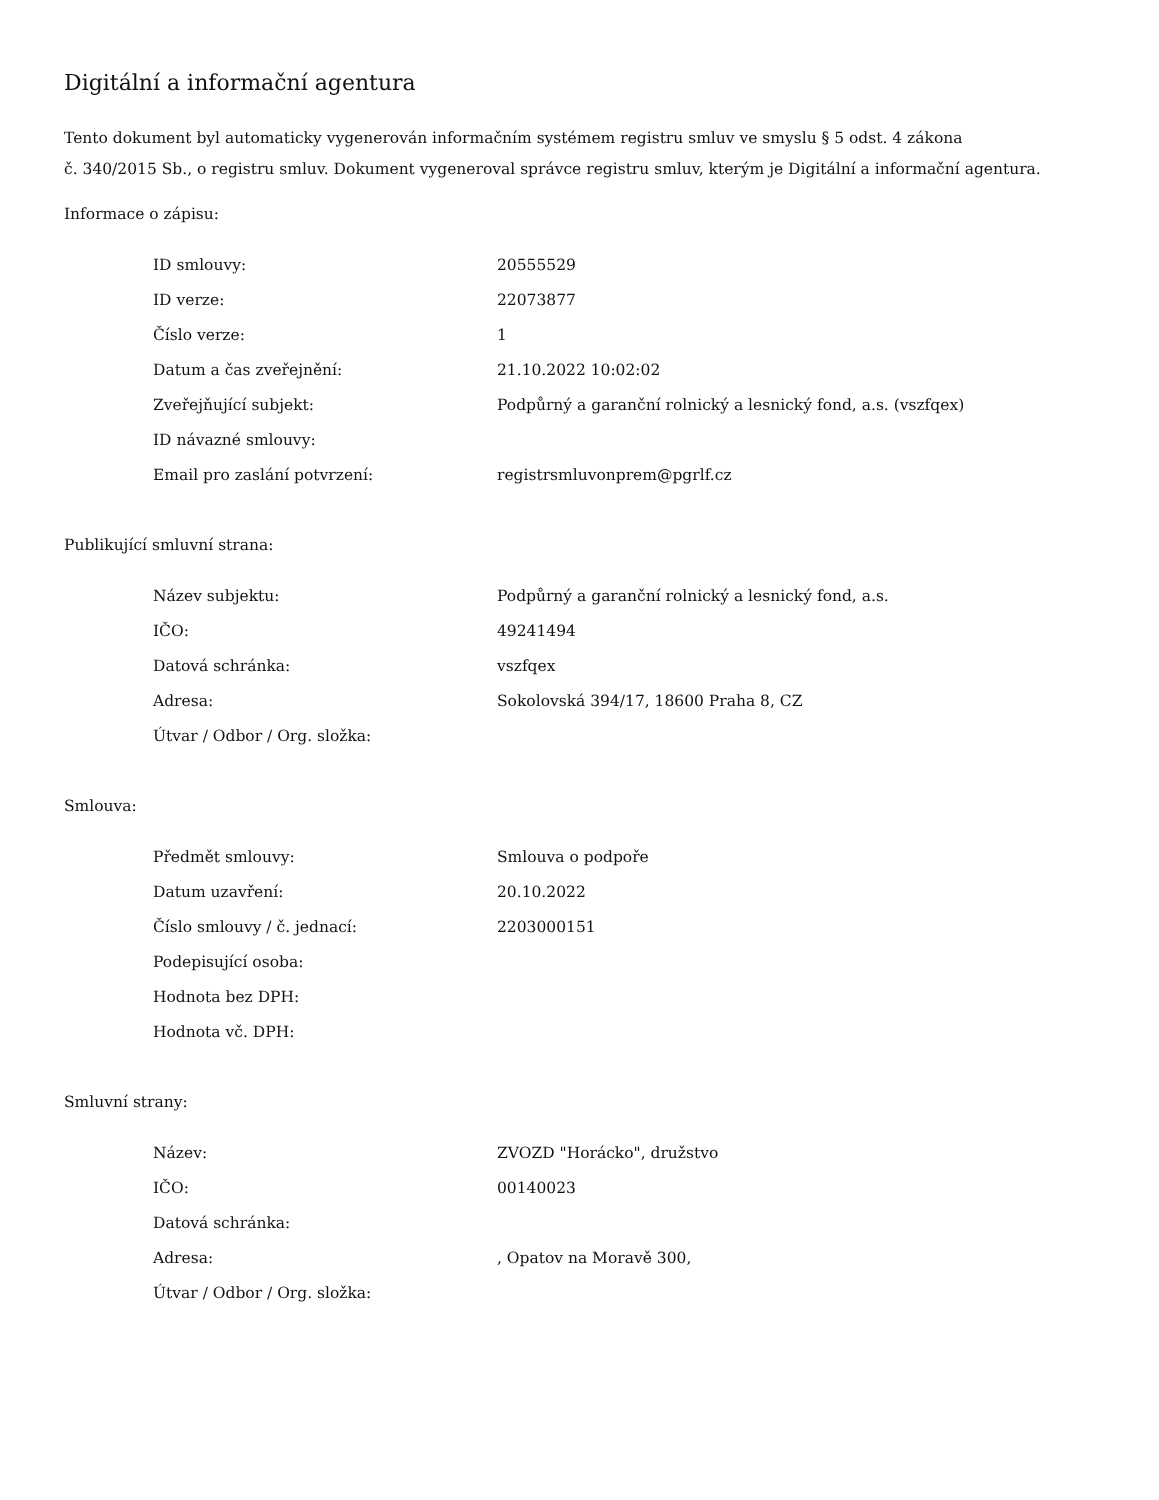Digitální a informační agentura
Tento dokument byl automaticky vygenerován informačním systémem registru smluv ve smyslu § 5 odst. 4 zákona
č. 340/2015 Sb., o registru smluv. Dokument vygeneroval správce registru smluv, kterým je Digitální a informační agentura.
Informace o zápisu:
| ID smlouvy: | 20555529 |
| ID verze: | 22073877 |
| Číslo verze: | 1 |
| Datum a čas zveřejnění: | 21.10.2022 10:02:02 |
| Zveřejňující subjekt: | Podpůrný a garanční rolnický a lesnický fond, a.s. (vszfqex) |
| ID návazné smlouvy: | |
| Email pro zaslání potvrzení: | registrsmluvonprem@pgrlf.cz |
Publikující smluvní strana:
| Název subjektu: | Podpůrný a garanční rolnický a lesnický fond, a.s. |
| IČO: | 49241494 |
| Datová schránka: | vszfqex |
| Adresa: | Sokolovská 394/17, 18600 Praha 8, CZ |
| Útvar / Odbor / Org. složka: | |
Smlouva:
| Předmět smlouvy: | Smlouva o podpoře |
| Datum uzavření: | 20.10.2022 |
| Číslo smlouvy / č. jednací: | 2203000151 |
| Podepisující osoba: | |
| Hodnota bez DPH: | |
| Hodnota vč. DPH: | |
Smluvní strany:
| Název: | ZVOZD "Horácko", družstvo |
| IČO: | 00140023 |
| Datová schránka: | |
| Adresa: | , Opatov na Moravě 300, |
| Útvar / Odbor / Org. složka: | |